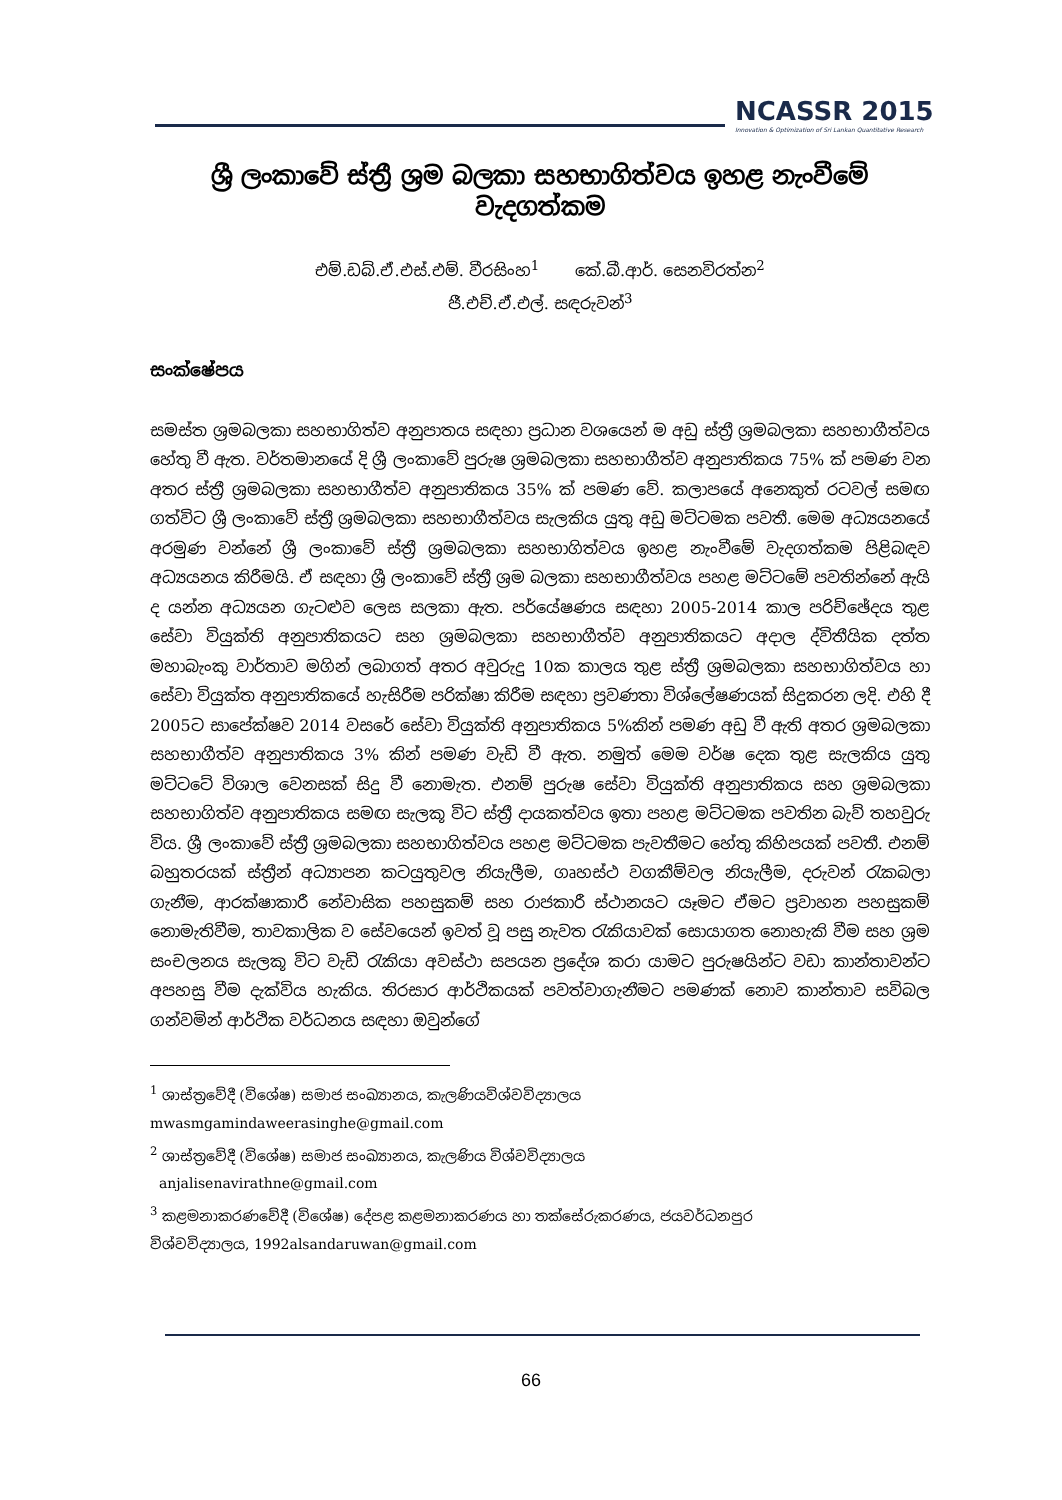NCASSR 2015
Innovation & Optimization of Sri Lankan Quantitative Research
ශ්‍රී ලංකාවේ ස්ත්‍රී ශ්‍රම බලකා සහභාගිත්වය ඉහළ නැංවීමේ වැදගත්කම
එම්.ඩබ්.ඒ.එස්.එම්. වීරසිංහ<sup>1</sup> කේ.බී.ආර්. සෙනවිරත්න<sup>2</sup>
ජී.එච්.ඒ.එල්. සඳරුවන්<sup>3</sup>
සංක්ෂේපය
සමස්ත ශ්‍රමබලකා සහභාගිත්ව අනුපාතය සඳහා ප්‍රධාන වශයෙන් ම අඩු ස්ත්‍රී ශ්‍රමබලකා සහභාගීත්වය හේතු වී ඇත. වර්තමානයේ දි ශ්‍රී ලංකාවේ පුරුෂ ශ්‍රමබලකා සහභාගීත්ව අනුපාතිකය 75% ක් පමණ වන අතර ස්ත්‍රී ශ්‍රමබලකා සහභාගීත්ව අනුපාතිකය 35% ක් පමණ වේ. කලාපයේ අනෙකුත් රටවල් සමඟ ගත්විට ශ්‍රී ලංකාවේ ස්ත්‍රී ශ්‍රමබලකා සහභාගීත්වය සැලකිය යුතු අඩු මට්ටමක පවතී. මෙම අධ්‍යයනයේ අරමුණ වන්නේ ශ්‍රී ලංකාවේ ස්ත්‍රී ශ්‍රමබලකා සහභාගිත්වය ඉහළ නැංවීමේ වැදගත්කම පිළිබඳව අධ්‍යයනය කිරීමයි. ඒ සඳහා ශ්‍රී ලංකාවේ ස්ත්‍රී ශ්‍රම බලකා සහභාගීත්වය පහළ මට්ටමේ පවතින්නේ ඇයි ද යන්න අධ්‍යයන ගැටළුව ලෙස සලකා ඇත. පර්යේෂණය සඳහා 2005-2014 කාල පරිච්ඡේදය තුළ සේවා වියුක්ති අනුපාතිකයට සහ ශ්‍රමබලකා සහභාගීත්ව අනුපාතිකයට අදාල ද්විතීයික දත්ත මහාබැංකු වාර්තාව මගින් ලබාගත් අතර අවුරුදු 10ක කාලය තුළ ස්ත්‍රී ශ්‍රමබලකා සහභාගිත්වය හා සේවා වියුක්ත අනුපාතිකයේ හැසිරීම පරික්ෂා කිරීම සඳහා ප්‍රවණතා විශ්ලේෂණයක් සිදුකරන ලදි. එහි දී 2005ට සාපේක්ෂව 2014 වසරේ සේවා වියුක්ති අනුපාතිකය 5%කින් පමණ අඩු වී ඇති අතර ශ්‍රමබලකා සහභාගීත්ව අනුපාතිකය 3% කින් පමණ වැඩි වී ඇත. නමුත් මෙම වර්ෂ දෙක තුළ සැලකිය යුතු මට්ටටේ විශාල වෙනසක් සිදු වී නොමැත. එනම් පුරුෂ සේවා වියුක්ති අනුපාතිකය සහ ශ්‍රමබලකා සහභාගිත්ව අනුපාතිකය සමඟ සැලකූ විට ස්ත්‍රී දායකත්වය ඉතා පහළ මට්ටමක පවතින බැව් තහවුරු විය. ශ්‍රී ලංකාවේ ස්ත්‍රී ශ්‍රමබලකා සහභාගිත්වය පහළ මට්ටමක පැවතීමට හේතු කිහිපයක් පවතී. එනම් බහුතරයක් ස්ත්‍රීන් අධ්‍යාපන කටයුතුවල නියැලීම, ගෘහස්ථ වගකීම්වල නියැලීම, දරුවන් රැකබලා ගැනීම, ආරක්ෂාකාරී නේවාසික පහසුකම් සහ රාජකාරී ස්ථානයට යෑමට ඒමට ප්‍රවාහන පහසුකම් නොමැතිවීම, තාවකාලික ව සේවයෙන් ඉවත් වූ පසු නැවත රැකියාවක් සොයාගත නොහැකි වීම සහ ශ්‍රම සංචලනය සැලකූ විට වැඩි රැකියා අවස්ථා සපයන ප්‍රදේශ කරා යාමට පුරුෂයින්ට වඩා කාන්තාවන්ට අපහසු වීම දැක්විය හැකිය. තිරසාර ආර්ථිකයක් පවත්වාගැනීමට පමණක් නොව කාන්තාව සවිබල ගන්වමින් ආර්ථික වර්ධනය සඳහා ඔවුන්ගේ
<sup>1</sup> ශාස්ත්‍රවේදී (විශේෂ) සමාජ සංඛ්‍යානය, කැලණියවිශ්වවිද්‍යාලය
mwasmgamindaweerasinghe@gmail.com
<sup>2</sup> ශාස්ත්‍රවේදී (විශේෂ) සමාජ සංඛ්‍යානය, කැලණිය විශ්වවිද්‍යාලය
anjalisenavirathne@gmail.com
<sup>3</sup> කළමනාකරණවේදී (විශේෂ) දේපළ කළමනාකරණය හා තක්සේරුකරණය, ජයවර්ධනපුර
විශ්වවිද්‍යාලය, 1992alsandaruwan@gmail.com
66